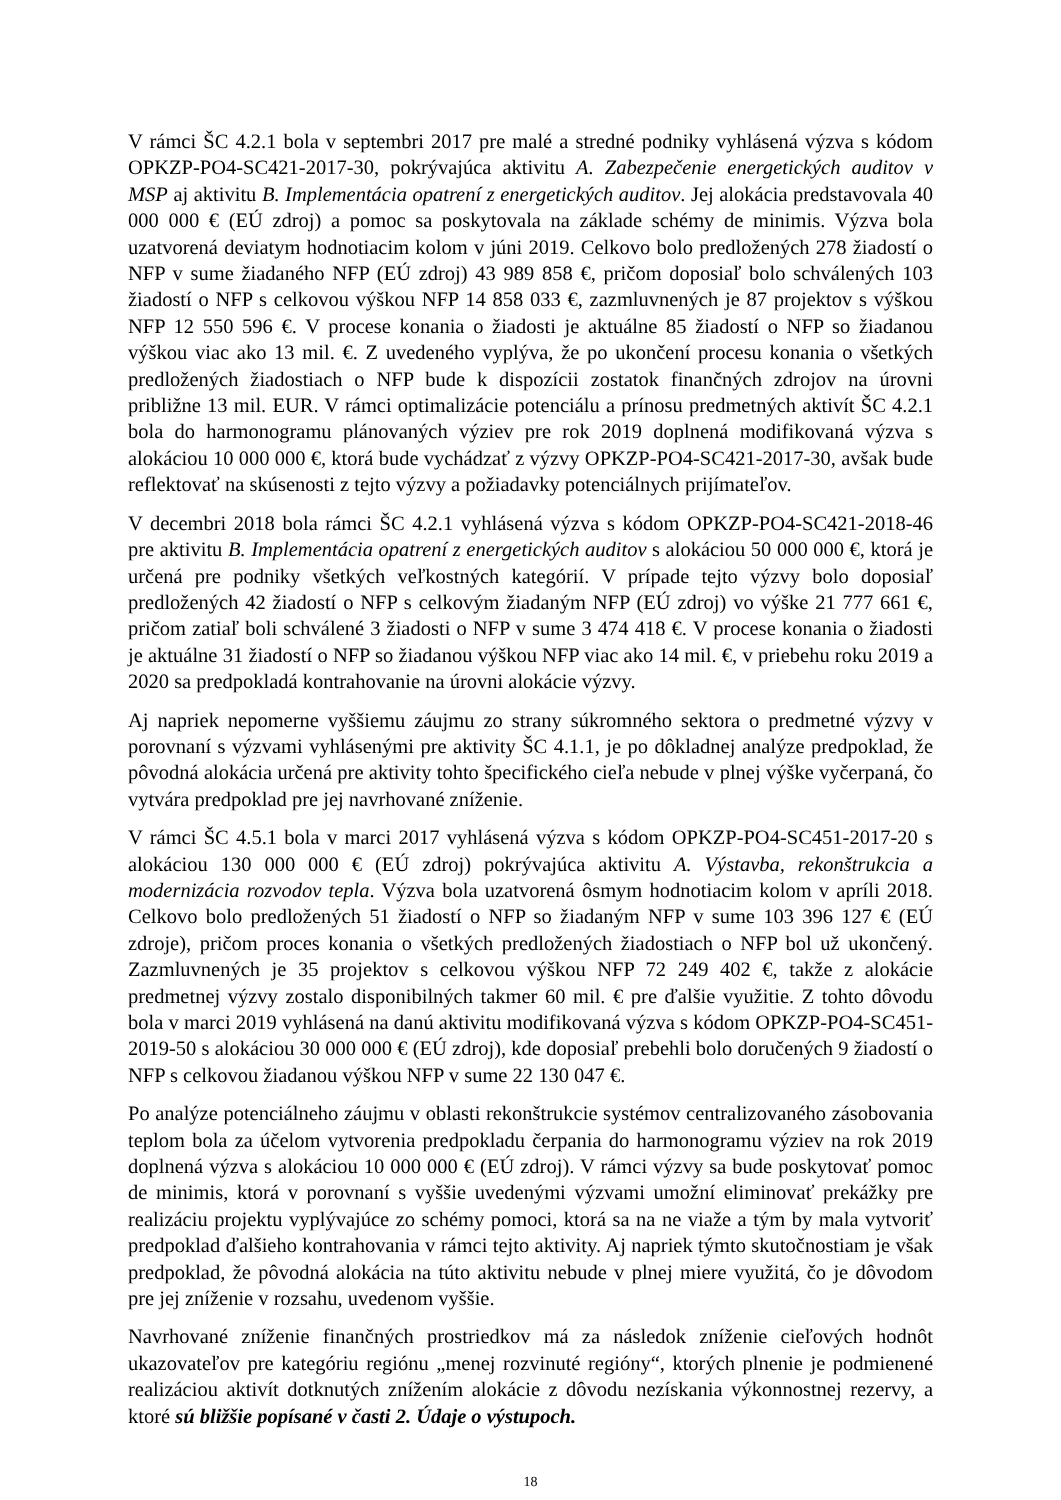V rámci ŠC 4.2.1 bola v septembri 2017 pre malé a stredné podniky vyhlásená výzva s kódom OPKZP-PO4-SC421-2017-30, pokrývajúca aktivitu A. Zabezpečenie energetických auditov v MSP aj aktivitu B. Implementácia opatrení z energetických auditov. Jej alokácia predstavovala 40 000 000 € (EÚ zdroj) a pomoc sa poskytovala na základe schémy de minimis. Výzva bola uzatvorená deviatym hodnotiacim kolom v júni 2019. Celkovo bolo predložených 278 žiadostí o NFP v sume žiadaného NFP (EÚ zdroj) 43 989 858 €, pričom doposiaľ bolo schválených 103 žiadostí o NFP s celkovou výškou NFP 14 858 033 €, zazmluvnených je 87 projektov s výškou NFP 12 550 596 €. V procese konania o žiadosti je aktuálne 85 žiadostí o NFP so žiadanou výškou viac ako 13 mil. €. Z uvedeného vyplýva, že po ukončení procesu konania o všetkých predložených žiadostiach o NFP bude k dispozícii zostatok finančných zdrojov na úrovni približne 13 mil. EUR. V rámci optimalizácie potenciálu a prínosu predmetných aktivít ŠC 4.2.1 bola do harmonogramu plánovaných výziev pre rok 2019 doplnená modifikovaná výzva s alokáciou 10 000 000 €, ktorá bude vychádzať z výzvy OPKZP-PO4-SC421-2017-30, avšak bude reflektovať na skúsenosti z tejto výzvy a požiadavky potenciálnych prijímateľov.
V decembri 2018 bola rámci ŠC 4.2.1 vyhlásená výzva s kódom OPKZP-PO4-SC421-2018-46 pre aktivitu B. Implementácia opatrení z energetických auditov s alokáciou 50 000 000 €, ktorá je určená pre podniky všetkých veľkostných kategórií. V prípade tejto výzvy bolo doposiaľ predložených 42 žiadostí o NFP s celkovým žiadaným NFP (EÚ zdroj) vo výške 21 777 661 €, pričom zatiaľ boli schválené 3 žiadosti o NFP v sume 3 474 418 €. V procese konania o žiadosti je aktuálne 31 žiadostí o NFP so žiadanou výškou NFP viac ako 14 mil. €, v priebehu roku 2019 a 2020 sa predpokladá kontrahovanie na úrovni alokácie výzvy.
Aj napriek nepomerne vyššiemu záujmu zo strany súkromného sektora o predmetné výzvy v porovnaní s výzvami vyhlásenými pre aktivity ŠC 4.1.1, je po dôkladnej analýze predpoklad, že pôvodná alokácia určená pre aktivity tohto špecifického cieľa nebude v plnej výške vyčerpaná, čo vytvára predpoklad pre jej navrhované zníženie.
V rámci ŠC 4.5.1 bola v marci 2017 vyhlásená výzva s kódom OPKZP-PO4-SC451-2017-20 s alokáciou 130 000 000 € (EÚ zdroj) pokrývajúca aktivitu A. Výstavba, rekonštrukcia a modernizácia rozvodov tepla. Výzva bola uzatvorená ôsmym hodnotiacim kolom v apríli 2018. Celkovo bolo predložených 51 žiadostí o NFP so žiadaným NFP v sume 103 396 127 € (EÚ zdroje), pričom proces konania o všetkých predložených žiadostiach o NFP bol už ukončený. Zazmluvnených je 35 projektov s celkovou výškou NFP 72 249 402 €, takže z alokácie predmetnej výzvy zostalo disponibilných takmer 60 mil. € pre ďalšie využitie. Z tohto dôvodu bola v marci 2019 vyhlásená na danú aktivitu modifikovaná výzva s kódom OPKZP-PO4-SC451-2019-50 s alokáciou 30 000 000 € (EÚ zdroj), kde doposiaľ prebehli bolo doručených 9 žiadostí o NFP s celkovou žiadanou výškou NFP v sume 22 130 047 €.
Po analýze potenciálneho záujmu v oblasti rekonštrukcie systémov centralizovaného zásobovania teplom bola za účelom vytvorenia predpokladu čerpania do harmonogramu výziev na rok 2019 doplnená výzva s alokáciou 10 000 000 € (EÚ zdroj). V rámci výzvy sa bude poskytovať pomoc de minimis, ktorá v porovnaní s vyššie uvedenými výzvami umožní eliminovať prekážky pre realizáciu projektu vyplývajúce zo schémy pomoci, ktorá sa na ne viaže a tým by mala vytvoriť predpoklad ďalšieho kontrahovania v rámci tejto aktivity. Aj napriek týmto skutočnostiam je však predpoklad, že pôvodná alokácia na túto aktivitu nebude v plnej miere využitá, čo je dôvodom pre jej zníženie v rozsahu, uvedenom vyššie.
Navrhované zníženie finančných prostriedkov má za následok zníženie cieľových hodnôt ukazovateľov pre kategóriu regiónu „menej rozvinuté regióny“, ktorých plnenie je podmienené realizáciou aktivít dotknutých znížením alokácie z dôvodu nezískania výkonnostnej rezervy, a ktoré sú bližšie popísané v časti 2. Údaje o výstupoch.
18